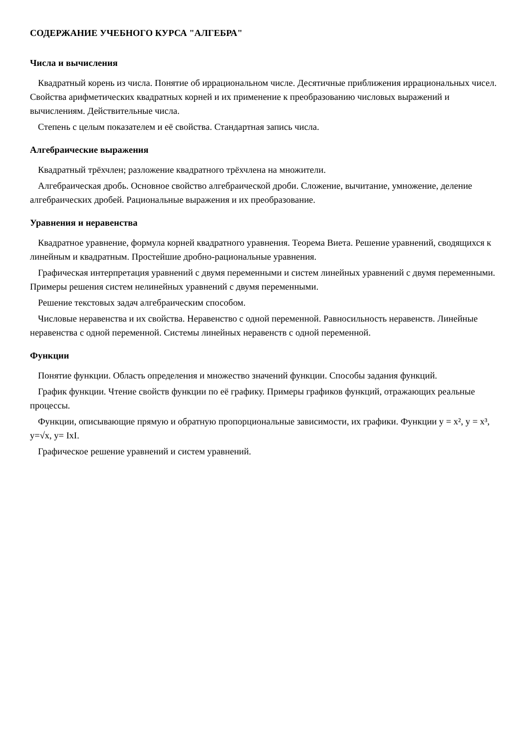СОДЕРЖАНИЕ УЧЕБНОГО КУРСА "АЛГЕБРА"
Числа и вычисления
Квадратный корень из числа. Понятие об иррациональном числе. Десятичные приближения иррациональных чисел. Свойства арифметических квадратных корней и их применение к преобразованию числовых выражений и вычислениям. Действительные числа.
Степень с целым показателем и её свойства. Стандартная запись числа.
Алгебраические выражения
Квадратный трёхчлен; разложение квадратного трёхчлена на множители.
Алгебраическая дробь. Основное свойство алгебраической дроби. Сложение, вычитание, умножение, деление алгебраических дробей. Рациональные выражения и их преобразование.
Уравнения и неравенства
Квадратное уравнение, формула корней квадратного уравнения. Теорема Виета. Решение уравнений, сводящихся к линейным и квадратным. Простейшие дробно-рациональные уравнения.
Графическая интерпретация уравнений с двумя переменными и систем линейных уравнений с двумя переменными. Примеры решения систем нелинейных уравнений с двумя переменными.
Решение текстовых задач алгебраическим способом.
Числовые неравенства и их свойства. Неравенство с одной переменной. Равносильность неравенств. Линейные неравенства с одной переменной. Системы линейных неравенств с одной переменной.
Функции
Понятие функции. Область определения и множество значений функции. Способы задания функций.
График функции. Чтение свойств функции по её графику. Примеры графиков функций, отражающих реальные процессы.
Функции, описывающие прямую и обратную пропорциональные зависимости, их графики. Функции y = x², y = x³, y=√x, y= IxI.
Графическое решение уравнений и систем уравнений.